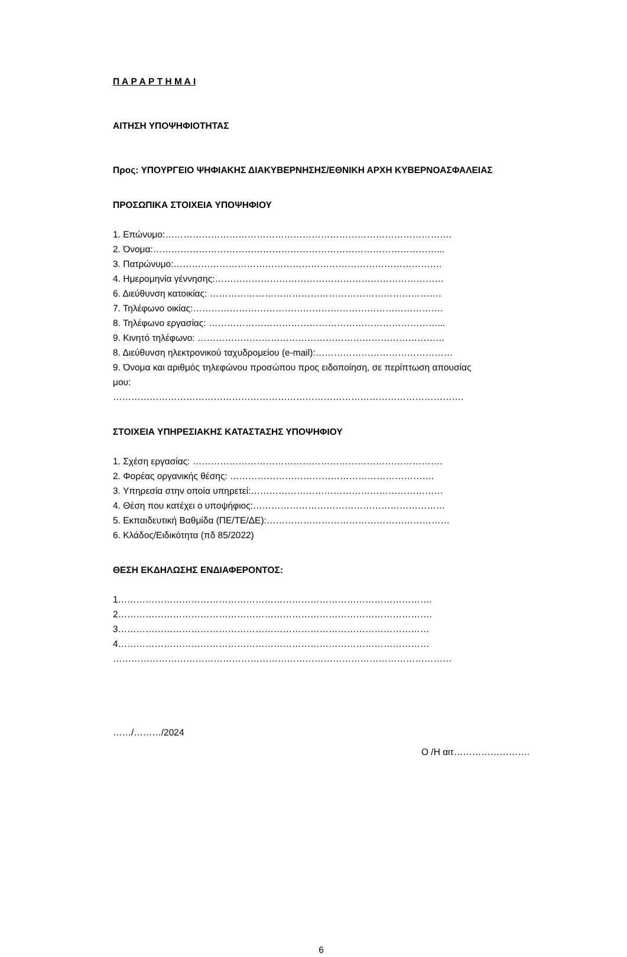Π Α Ρ Α Ρ Τ Η Μ Α Ι
ΑΙΤΗΣΗ ΥΠΟΨΗΦΙΟΤΗΤΑΣ
Προς: ΥΠΟΥΡΓΕΙΟ ΨΗΦΙΑΚΗΣ ΔΙΑΚΥΒΕΡΝΗΣΗΣ/ΕΘΝΙΚΗ ΑΡΧΗ ΚΥΒΕΡΝΟΑΣΦΑΛΕΙΑΣ
ΠΡΟΣΩΠΙΚΑ ΣΤΟΙΧΕΙΑ ΥΠΟΨΗΦΙΟΥ
1. Επώνυμο:………………………………………………………………………………….
2. Όνομα:…………………………………………………………………………………...
3. Πατρώνυμο:…………………………………………………………………………….
4. Ημερομηνία γέννησης:…………………………………………………………………
6. Διεύθυνση κατοικίας: ………………………………………………………………….
7. Τηλέφωνο οικίας:……………………………………………………………………….
8. Τηλέφωνο εργασίας: …………………………………………………………………...
9. Κινητό τηλέφωνο: ………………………………………………………………………
8. Διεύθυνση ηλεκτρονικού ταχυδρομείου (e-mail):………………………………………
9. Όνομα και αριθμός τηλεφώνου προσώπου προς ειδοποίηση, σε περίπτωση απουσίας
μου:
…………………………………………………………………………………………………….
ΣΤΟΙΧΕΙΑ ΥΠΗΡΕΣΙΑΚΗΣ ΚΑΤΑΣΤΑΣΗΣ ΥΠΟΨΗΦΙΟΥ
1. Σχέση εργασίας: ……………………………………………………………………….
2. Φορέας οργανικής θέσης: ………………………………………………………….
3. Υπηρεσία στην οποία υπηρετεί:………………………………………………………
4. Θέση που κατέχει ο υποψήφιος:………………………………………………………
5. Εκπαιδευτική Βαθμίδα (ΠΕ/ΤΕ/ΔΕ):……………………………………………………
6. Κλάδος/Ειδικότητα (πδ 85/2022)
ΘΕΣΗ ΕΚΔΗΛΩΣΗΣ ΕΝΔΙΑΦΕΡΟΝΤΟΣ:
1………………………………………………………………………………………….
2………………………………………………………………………………………….
3…………………………………………………………………………………………
4…………………………………………………………………………………………
…………………………………………………………………………………………………
……/………/2024
Ο /Η αιτ…………………….
6